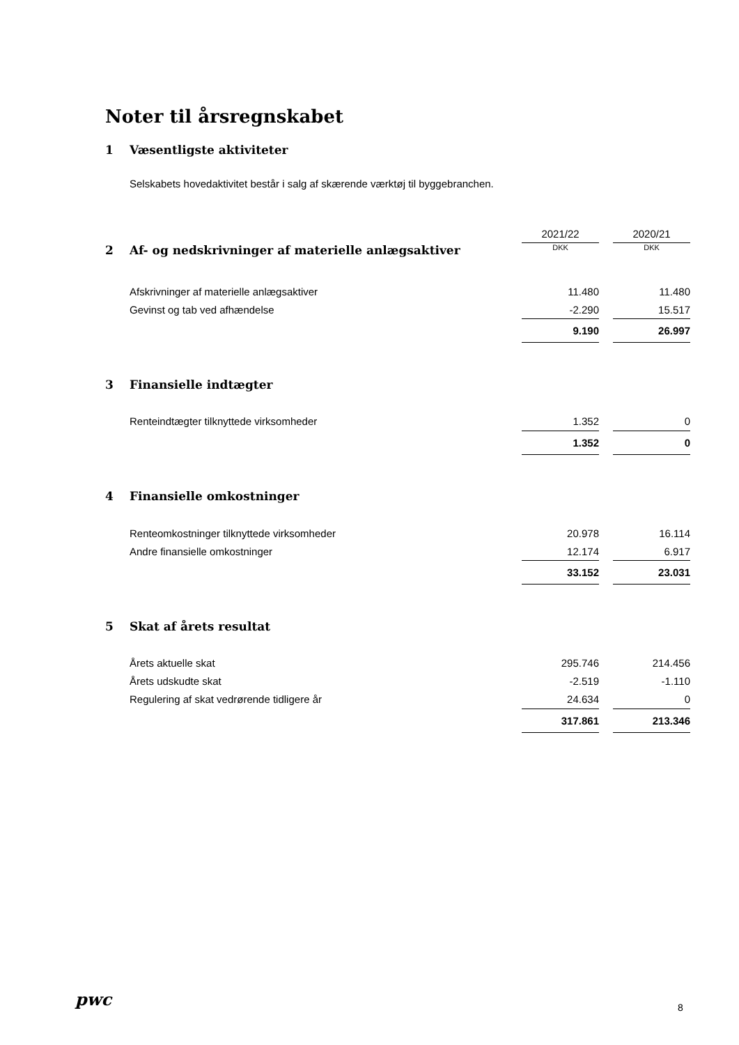Noter til årsregnskabet
1 Væsentligste aktiviteter
Selskabets hovedaktivitet består i salg af skærende værktøj til byggebranchen.
| | 2021/22 | | 2020/21 |
| 2 Af- og nedskrivninger af materielle anlægsaktiver | DKK | | DKK |
| Afskrivninger af materielle anlægsaktiver | 11.480 | | 11.480 |
| Gevinst og tab ved afhændelse | -2.290 | | 15.517 |
| | 9.190 | | 26.997 |
| 3 Finansielle indtægter | | | |
| Renteindtægter tilknyttede virksomheder | 1.352 | | 0 |
| | 1.352 | | 0 |
| 4 Finansielle omkostninger | | | |
| Renteomkostninger tilknyttede virksomheder | 20.978 | | 16.114 |
| Andre finansielle omkostninger | 12.174 | | 6.917 |
| | 33.152 | | 23.031 |
| 5 Skat af årets resultat | | | |
| Årets aktuelle skat | 295.746 | | 214.456 |
| Årets udskudte skat | -2.519 | | -1.110 |
| Regulering af skat vedrørende tidligere år | 24.634 | | 0 |
| | 317.861 | | 213.346 |
pwc 8